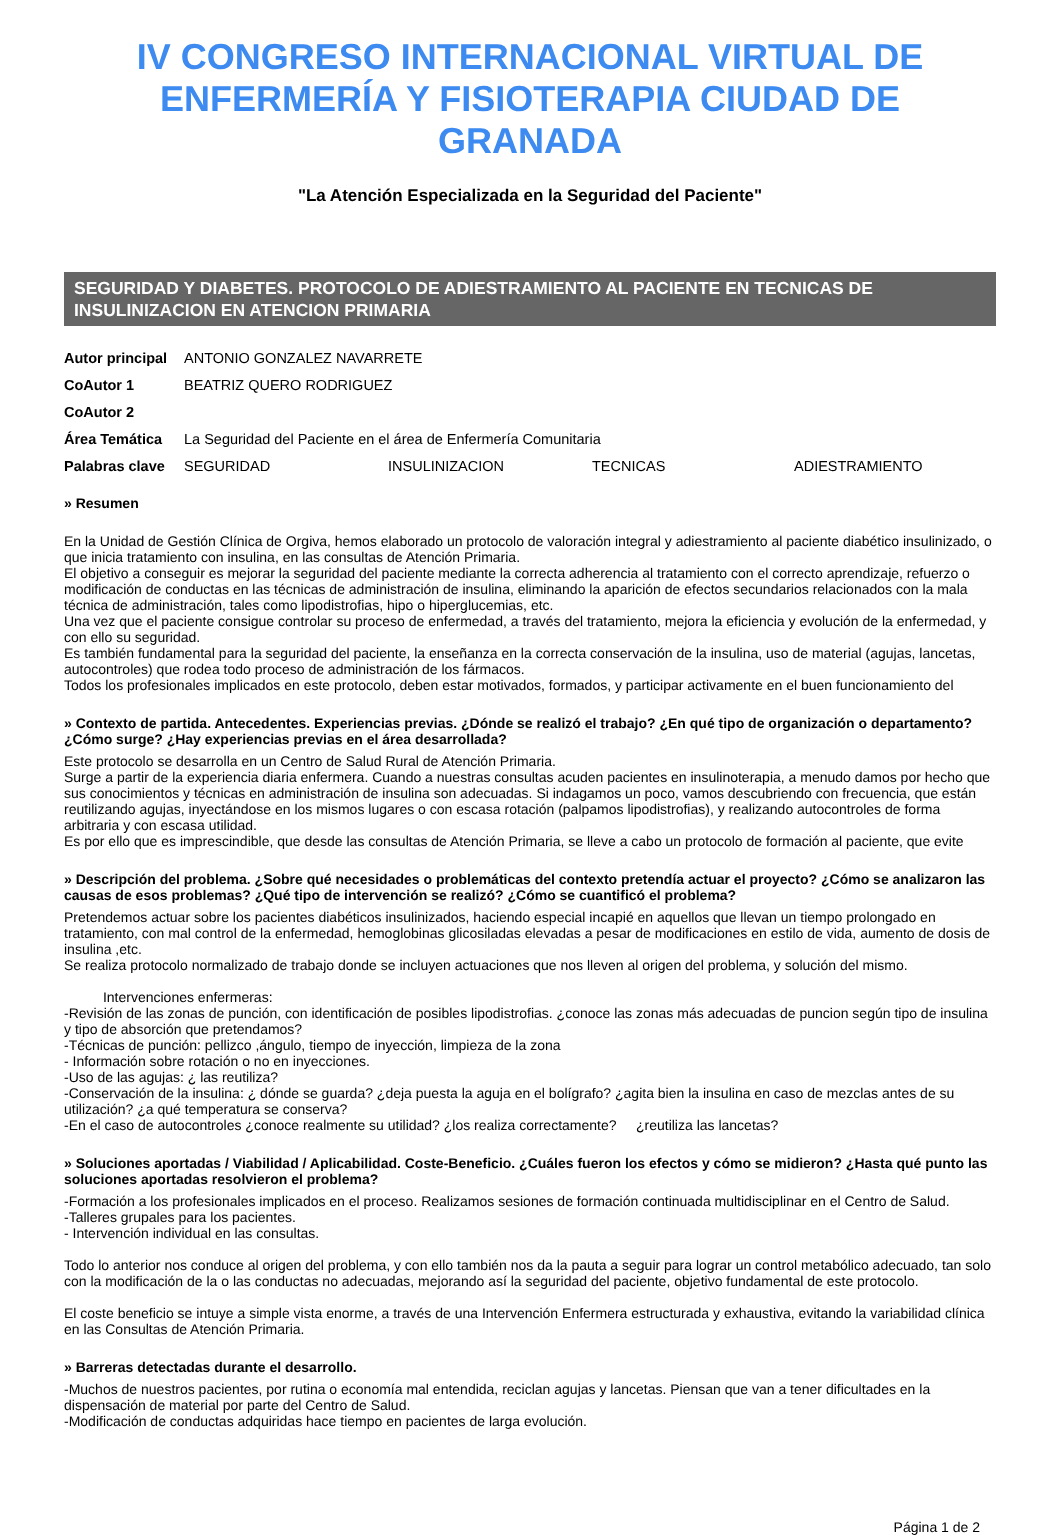IV CONGRESO INTERNACIONAL VIRTUAL DE ENFERMERÍA Y FISIOTERAPIA CIUDAD DE GRANADA
"La Atención Especializada en la Seguridad del Paciente"
SEGURIDAD Y DIABETES. PROTOCOLO DE ADIESTRAMIENTO AL PACIENTE EN TECNICAS DE INSULINIZACION EN ATENCION PRIMARIA
| Autor principal | ANTONIO GONZALEZ NAVARRETE | | | |
| CoAutor 1 | BEATRIZ QUERO RODRIGUEZ | | | |
| CoAutor 2 | | | | |
| Área Temática | La Seguridad del Paciente en el área de Enfermería Comunitaria | | | |
| Palabras clave | SEGURIDAD | INSULINIZACION | TECNICAS | ADIESTRAMIENTO |
» Resumen
En la Unidad de Gestión Clínica de Orgiva, hemos elaborado un protocolo de valoración integral y adiestramiento al paciente diabético insulinizado, o que inicia tratamiento con insulina, en las consultas de Atención Primaria.
El objetivo a conseguir es mejorar la seguridad del paciente mediante la correcta adherencia al tratamiento con el correcto aprendizaje, refuerzo o modificación de conductas en las técnicas de administración de insulina, eliminando la aparición de efectos secundarios relacionados con la mala técnica de administración, tales como lipodistrofias, hipo o hiperglucemias, etc.
Una vez que el paciente consigue controlar su proceso de enfermedad, a través del tratamiento, mejora la eficiencia y evolución de la enfermedad, y con ello su seguridad.
Es también fundamental para la seguridad del paciente, la enseñanza en la correcta conservación de la insulina, uso de material (agujas, lancetas, autocontroles) que rodea todo proceso de administración de los fármacos.
Todos los profesionales implicados en este protocolo, deben estar motivados, formados, y participar activamente en el buen funcionamiento del
» Contexto de partida. Antecedentes. Experiencias previas. ¿Dónde se realizó el trabajo? ¿En qué tipo de organización o departamento? ¿Cómo surge? ¿Hay experiencias previas en el área desarrollada?
Este protocolo se desarrolla en un Centro de Salud Rural de Atención Primaria.
Surge a partir de la experiencia diaria enfermera. Cuando a nuestras consultas acuden pacientes en insulinoterapia, a menudo damos por hecho que sus conocimientos y técnicas en administración de insulina son adecuadas. Si indagamos un poco, vamos descubriendo con frecuencia, que están reutilizando agujas, inyectándose en los mismos lugares o con escasa rotación (palpamos lipodistrofias), y realizando autocontroles de forma arbitraria y con escasa utilidad.
Es por ello que es imprescindible, que desde las consultas de Atención Primaria, se lleve a cabo un protocolo de formación al paciente, que evite
» Descripción del problema. ¿Sobre qué necesidades o problemáticas del contexto pretendía actuar el proyecto? ¿Cómo se analizaron las causas de esos problemas? ¿Qué tipo de intervención se realizó? ¿Cómo se cuantificó el problema?
Pretendemos actuar sobre los pacientes diabéticos insulinizados, haciendo especial incapié en aquellos que llevan un tiempo prolongado en tratamiento, con mal control de la enfermedad, hemoglobinas glicosiladas elevadas a pesar de modificaciones en estilo de vida, aumento de dosis de insulina ,etc.
Se realiza protocolo normalizado de trabajo donde se incluyen actuaciones que nos lleven al origen del problema, y solución del mismo.
Intervenciones enfermeras:
-Revisión de las zonas de punción, con identificación de posibles lipodistrofias. ¿conoce las zonas más adecuadas de puncion según tipo de insulina y tipo de absorción que pretendamos?
-Técnicas de punción: pellizco ,ángulo, tiempo de inyección, limpieza de la zona
- Información sobre rotación o no en inyecciones.
-Uso de las agujas: ¿ las reutiliza?
-Conservación de la insulina: ¿ dónde se guarda? ¿deja puesta la aguja en el bolígrafo? ¿agita bien la insulina en caso de mezclas antes de su utilización? ¿a qué temperatura se conserva?
-En el caso de autocontroles ¿conoce realmente su utilidad? ¿los realiza correctamente? ¿reutiliza las lancetas?
» Soluciones aportadas / Viabilidad / Aplicabilidad. Coste-Beneficio. ¿Cuáles fueron los efectos y cómo se midieron? ¿Hasta qué punto las soluciones aportadas resolvieron el problema?
-Formación a los profesionales implicados en el proceso. Realizamos sesiones de formación continuada multidisciplinar en el Centro de Salud.
-Talleres grupales para los pacientes.
- Intervención individual en las consultas.
Todo lo anterior nos conduce al origen del problema, y con ello también nos da la pauta a seguir para lograr un control metabólico adecuado, tan solo con la modificación de la o las conductas no adecuadas, mejorando así la seguridad del paciente, objetivo fundamental de este protocolo.
El coste beneficio se intuye a simple vista enorme, a través de una Intervención Enfermera estructurada y exhaustiva, evitando la variabilidad clínica en las Consultas de Atención Primaria.
» Barreras detectadas durante el desarrollo.
-Muchos de nuestros pacientes, por rutina o economía mal entendida, reciclan agujas y lancetas. Piensan que van a tener dificultades en la dispensación de material por parte del Centro de Salud.
-Modificación de conductas adquiridas hace tiempo en pacientes de larga evolución.
Página 1 de 2